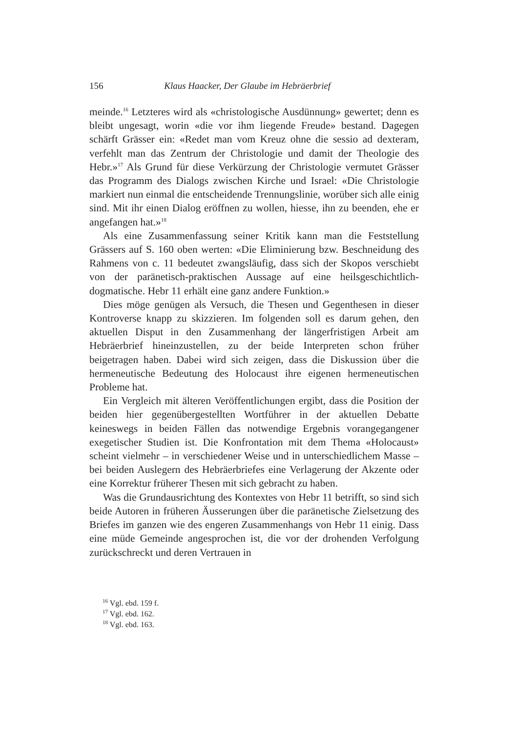156 Klaus Haacker, Der Glaube im Hebräerbrief
meinde.<sup>16</sup> Letzteres wird als «christologische Ausdünnung» gewertet; denn es bleibt ungesagt, worin «die vor ihm liegende Freude» bestand. Dagegen schärft Grässer ein: «Redet man vom Kreuz ohne die sessio ad dexteram, verfehlt man das Zentrum der Christologie und damit der Theologie des Hebr.»<sup>17</sup> Als Grund für diese Verkürzung der Christologie vermutet Grässer das Programm des Dialogs zwischen Kirche und Israel: «Die Christologie markiert nun einmal die entscheidende Trennungslinie, worüber sich alle einig sind. Mit ihr einen Dialog eröffnen zu wollen, hiesse, ihn zu beenden, ehe er angefangen hat.»<sup>18</sup>
Als eine Zusammenfassung seiner Kritik kann man die Feststellung Grässers auf S. 160 oben werten: «Die Eliminierung bzw. Beschneidung des Rahmens von c. 11 bedeutet zwangsläufig, dass sich der Skopos verschiebt von der paränetisch-praktischen Aussage auf eine heilsgeschichtlich-dogmatische. Hebr 11 erhält eine ganz andere Funktion.»
Dies möge genügen als Versuch, die Thesen und Gegenthesen in dieser Kontroverse knapp zu skizzieren. Im folgenden soll es darum gehen, den aktuellen Disput in den Zusammenhang der längerfristigen Arbeit am Hebräerbrief hineinzustellen, zu der beide Interpreten schon früher beigetragen haben. Dabei wird sich zeigen, dass die Diskussion über die hermeneutische Bedeutung des Holocaust ihre eigenen hermeneutischen Probleme hat.
Ein Vergleich mit älteren Veröffentlichungen ergibt, dass die Position der beiden hier gegenübergestellten Wortführer in der aktuellen Debatte keineswegs in beiden Fällen das notwendige Ergebnis vorangegangener exegetischer Studien ist. Die Konfrontation mit dem Thema «Holocaust» scheint vielmehr – in verschiedener Weise und in unterschiedlichem Masse – bei beiden Auslegern des Hebräerbriefes eine Verlagerung der Akzente oder eine Korrektur früherer Thesen mit sich gebracht zu haben.
Was die Grundausrichtung des Kontextes von Hebr 11 betrifft, so sind sich beide Autoren in früheren Äusserungen über die paränetische Zielsetzung des Briefes im ganzen wie des engeren Zusammenhangs von Hebr 11 einig. Dass eine müde Gemeinde angesprochen ist, die vor der drohenden Verfolgung zurückschreckt und deren Vertrauen in
<sup>16</sup> Vgl. ebd. 159 f.
<sup>17</sup> Vgl. ebd. 162.
<sup>18</sup> Vgl. ebd. 163.